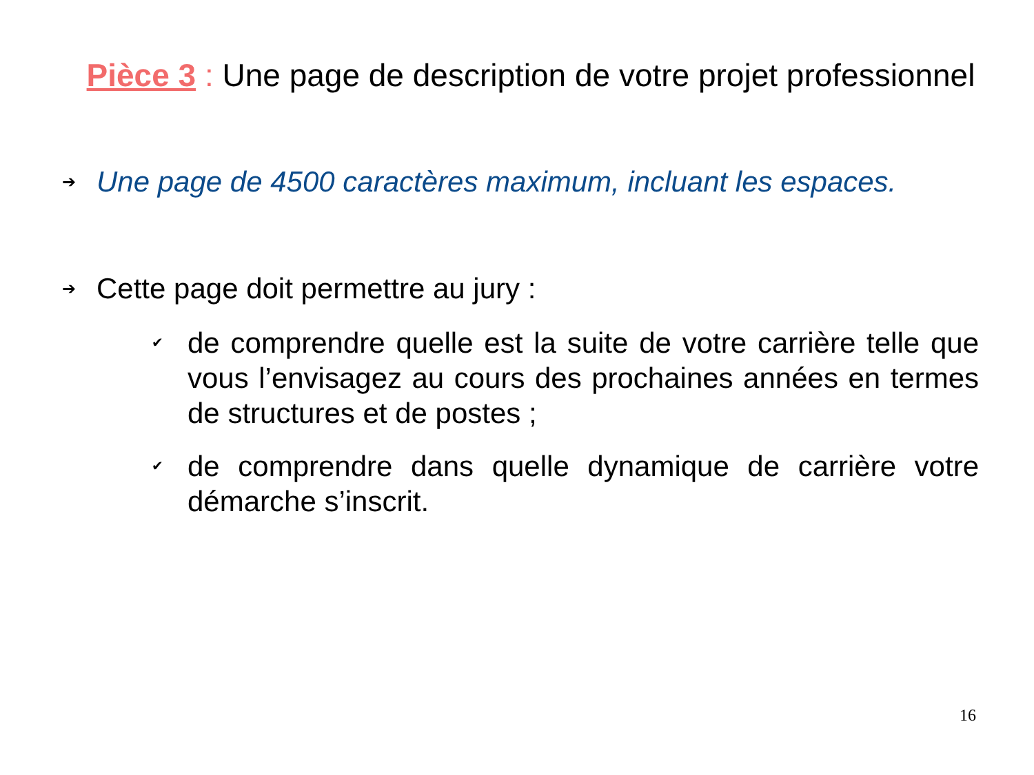Pièce 3 : Une page de description de votre projet professionnel
➔ Une page de 4500 caractères maximum, incluant les espaces.
➔ Cette page doit permettre au jury :
✔ de comprendre quelle est la suite de votre carrière telle que vous l’envisagez au cours des prochaines années en termes de structures et de postes ;
✔ de comprendre dans quelle dynamique de carrière votre démarche s’inscrit.
16